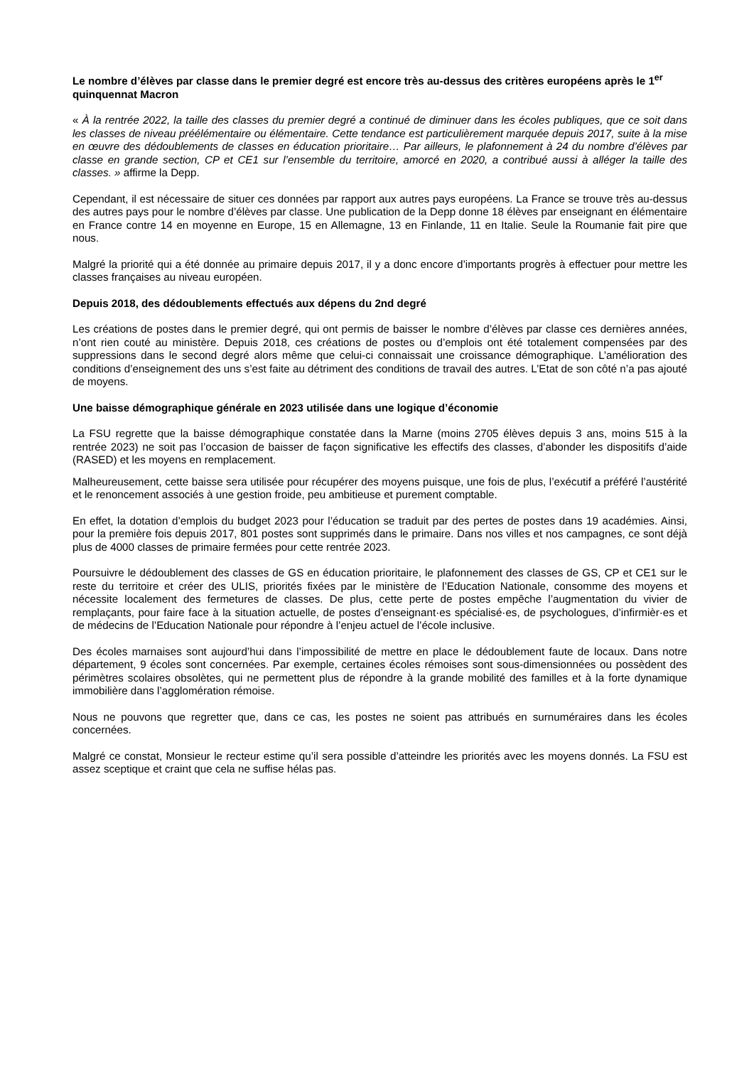Le nombre d’élèves par classe dans le premier degré est encore très au-dessus des critères européens après le 1<sup>er</sup> quinquennat Macron
« À la rentrée 2022, la taille des classes du premier degré a continué de diminuer dans les écoles publiques, que ce soit dans les classes de niveau préélémentaire ou élémentaire. Cette tendance est particulièrement marquée depuis 2017, suite à la mise en œuvre des dédoublements de classes en éducation prioritaire… Par ailleurs, le plafonnement à 24 du nombre d’élèves par classe en grande section, CP et CE1 sur l’ensemble du territoire, amorcé en 2020, a contribué aussi à alléger la taille des classes. » affirme la Depp.
Cependant, il est nécessaire de situer ces données par rapport aux autres pays européens. La France se trouve très au-dessus des autres pays pour le nombre d’élèves par classe. Une publication de la Depp donne 18 élèves par enseignant en élémentaire en France contre 14 en moyenne en Europe, 15 en Allemagne, 13 en Finlande, 11 en Italie. Seule la Roumanie fait pire que nous.
Malgré la priorité qui a été donnée au primaire depuis 2017, il y a donc encore d’importants progrès à effectuer pour mettre les classes françaises au niveau européen.
Depuis 2018, des dédoublements effectués aux dépens du 2nd degré
Les créations de postes dans le premier degré, qui ont permis de baisser le nombre d’élèves par classe ces dernières années, n’ont rien couté au ministère. Depuis 2018, ces créations de postes ou d’emplois ont été totalement compensées par des suppressions dans le second degré alors même que celui-ci connaissait une croissance démographique. L’amélioration des conditions d’enseignement des uns s’est faite au détriment des conditions de travail des autres. L’Etat de son côté n’a pas ajouté de moyens.
Une baisse démographique générale en 2023 utilisée dans une logique d’économie
La FSU regrette que la baisse démographique constatée dans la Marne (moins 2705 élèves depuis 3 ans, moins 515 à la rentrée 2023) ne soit pas l’occasion de baisser de façon significative les effectifs des classes, d’abonder les dispositifs d’aide (RASED) et les moyens en remplacement.
Malheureusement, cette baisse sera utilisée pour récupérer des moyens puisque, une fois de plus, l’exécutif a préféré l’austérité et le renoncement associés à une gestion froide, peu ambitieuse et purement comptable.
En effet, la dotation d’emplois du budget 2023 pour l’éducation se traduit par des pertes de postes dans 19 académies. Ainsi, pour la première fois depuis 2017, 801 postes sont supprimés dans le primaire. Dans nos villes et nos campagnes, ce sont déjà plus de 4000 classes de primaire fermées pour cette rentrée 2023.
Poursuivre le dédoublement des classes de GS en éducation prioritaire, le plafonnement des classes de GS, CP et CE1 sur le reste du territoire et créer des ULIS, priorités fixées par le ministère de l’Education Nationale, consomme des moyens et nécessite localement des fermetures de classes. De plus, cette perte de postes empêche l’augmentation du vivier de remplaçants, pour faire face à la situation actuelle, de postes d’enseignant·es spécialisé·es, de psychologues, d’infirmièr·es et de médecins de l’Education Nationale pour répondre à l’enjeu actuel de l’école inclusive.
Des écoles marnaises sont aujourd’hui dans l’impossibilité de mettre en place le dédoublement faute de locaux. Dans notre département, 9 écoles sont concernées. Par exemple, certaines écoles rémoises sont sous-dimensionnées ou possèdent des périmètres scolaires obsolètes, qui ne permettent plus de répondre à la grande mobilité des familles et à la forte dynamique immobilière dans l’agglomération rémoise.
Nous ne pouvons que regretter que, dans ce cas, les postes ne soient pas attribués en surnuméraires dans les écoles concernées.
Malgré ce constat, Monsieur le recteur estime qu’il sera possible d’atteindre les priorités avec les moyens donnés. La FSU est assez sceptique et craint que cela ne suffise hélas pas.